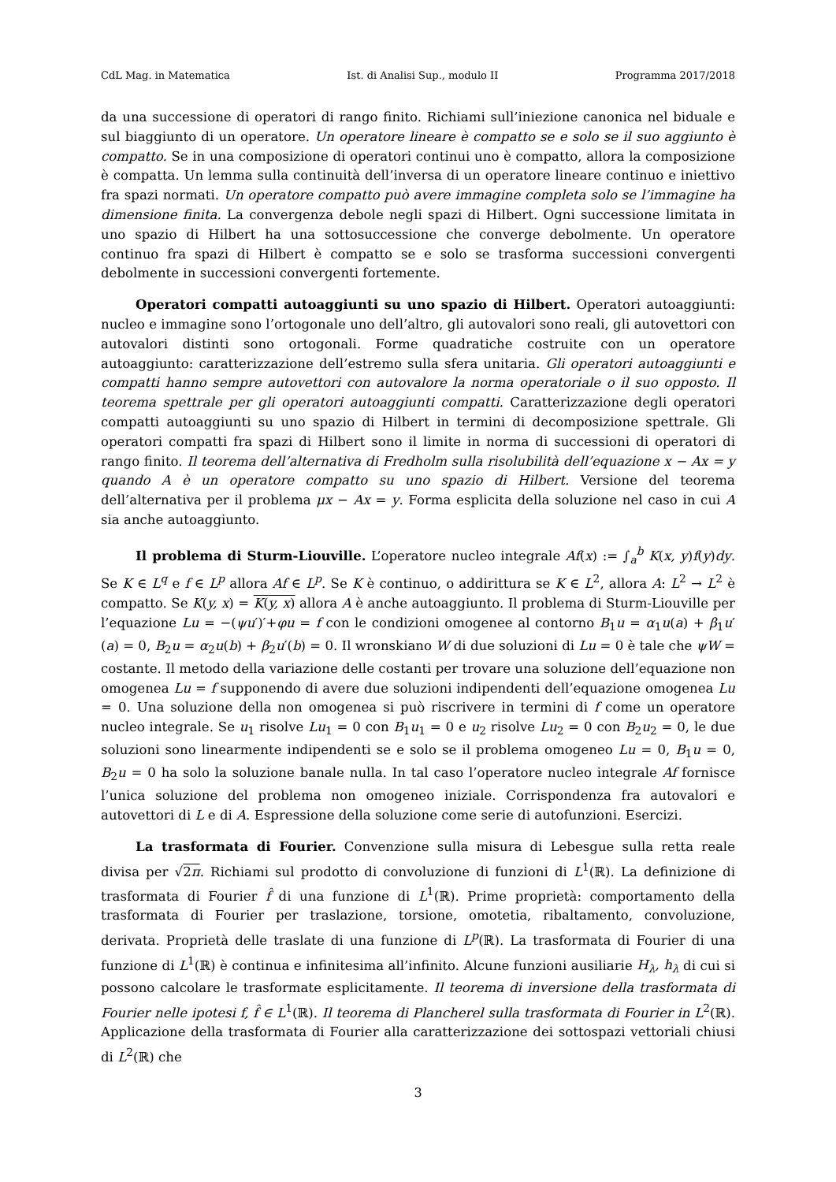CdL Mag. in Matematica Ist. di Analisi Sup., modulo II Programma 2017/2018
da una successione di operatori di rango finito. Richiami sull’iniezione canonica nel biduale e sul biaggiunto di un operatore. Un operatore lineare è compatto se e solo se il suo aggiunto è compatto. Se in una composizione di operatori continui uno è compatto, allora la composizione è compatta. Un lemma sulla continuità dell’inversa di un operatore lineare continuo e iniettivo fra spazi normati. Un operatore compatto può avere immagine completa solo se l’immagine ha dimensione finita. La convergenza debole negli spazi di Hilbert. Ogni successione limitata in uno spazio di Hilbert ha una sottosuccessione che converge debolmente. Un operatore continuo fra spazi di Hilbert è compatto se e solo se trasforma successioni convergenti debolmente in successioni convergenti fortemente.
Operatori compatti autoaggiunti su uno spazio di Hilbert. Operatori autoaggiunti: nucleo e immagine sono l’ortogonale uno dell’altro, gli autovalori sono reali, gli autovettori con autovalori distinti sono ortogonali. Forme quadratiche costruite con un operatore autoaggiunto: caratterizzazione dell’estremo sulla sfera unitaria. Gli operatori autoaggiunti e compatti hanno sempre autovettori con autovalore la norma operatoriale o il suo opposto. Il teorema spettrale per gli operatori autoaggiunti compatti. Caratterizzazione degli operatori compatti autoaggiunti su uno spazio di Hilbert in termini di decomposizione spettrale. Gli operatori compatti fra spazi di Hilbert sono il limite in norma di successioni di operatori di rango finito. Il teorema dell’alternativa di Fredholm sulla risolubilità dell’equazione x − Ax = y quando A è un operatore compatto su uno spazio di Hilbert. Versione del teorema dell’alternativa per il problema μx − Ax = y. Forma esplicita della soluzione nel caso in cui A sia anche autoaggiunto.
Il problema di Sturm-Liouville. L’operatore nucleo integrale Af(x) := ∫<sub>a</sub><sup>b</sup> K(x, y)f(y)dy. Se K ∈ L<sup>q</sup> e f ∈ L<sup>p</sup> allora Af ∈ L<sup>p</sup>. Se K è continuo, o addirittura se K ∈ L<sup>2</sup>, allora A: L<sup>2</sup> → L<sup>2</sup> è compatto. Se K(y, x) = K(y, x) allora A è anche autoaggiunto. Il problema di Sturm-Liouville per l’equazione Lu = −(ψu′)′+φu = f con le condizioni omogenee al contorno B<sub>1</sub>u = α<sub>1</sub>u(a) + β<sub>1</sub>u′(a) = 0, B<sub>2</sub>u = α<sub>2</sub>u(b) + β<sub>2</sub>u′(b) = 0. Il wronskiano W di due soluzioni di Lu = 0 è tale che ψW = costante. Il metodo della variazione delle costanti per trovare una soluzione dell’equazione non omogenea Lu = f supponendo di avere due soluzioni indipendenti dell’equazione omogenea Lu = 0. Una soluzione della non omogenea si può riscrivere in termini di f come un operatore nucleo integrale. Se u<sub>1</sub> risolve Lu<sub>1</sub> = 0 con B<sub>1</sub>u<sub>1</sub> = 0 e u<sub>2</sub> risolve Lu<sub>2</sub> = 0 con B<sub>2</sub>u<sub>2</sub> = 0, le due soluzioni sono linearmente indipendenti se e solo se il problema omogeneo Lu = 0, B<sub>1</sub>u = 0, B<sub>2</sub>u = 0 ha solo la soluzione banale nulla. In tal caso l’operatore nucleo integrale Af fornisce l’unica soluzione del problema non omogeneo iniziale. Corrispondenza fra autovalori e autovettori di L e di A. Espressione della soluzione come serie di autofunzioni. Esercizi.
La trasformata di Fourier. Convenzione sulla misura di Lebesgue sulla retta reale divisa per √2π. Richiami sul prodotto di convoluzione di funzioni di L<sup>1</sup>(ℝ). La definizione di trasformata di Fourier f̂ di una funzione di L<sup>1</sup>(ℝ). Prime proprietà: comportamento della trasformata di Fourier per traslazione, torsione, omotetia, ribaltamento, convoluzione, derivata. Proprietà delle traslate di una funzione di L<sup>p</sup>(ℝ). La trasformata di Fourier di una funzione di L<sup>1</sup>(ℝ) è continua e infinitesima all’infinito. Alcune funzioni ausiliarie H<sub>λ</sub>, h<sub>λ</sub> di cui si possono calcolare le trasformate esplicitamente. Il teorema di inversione della trasformata di Fourier nelle ipotesi f, f̂ ∈ L<sup>1</sup>(ℝ). Il teorema di Plancherel sulla trasformata di Fourier in L<sup>2</sup>(ℝ). Applicazione della trasformata di Fourier alla caratterizzazione dei sottospazi vettoriali chiusi di L<sup>2</sup>(ℝ) che
3